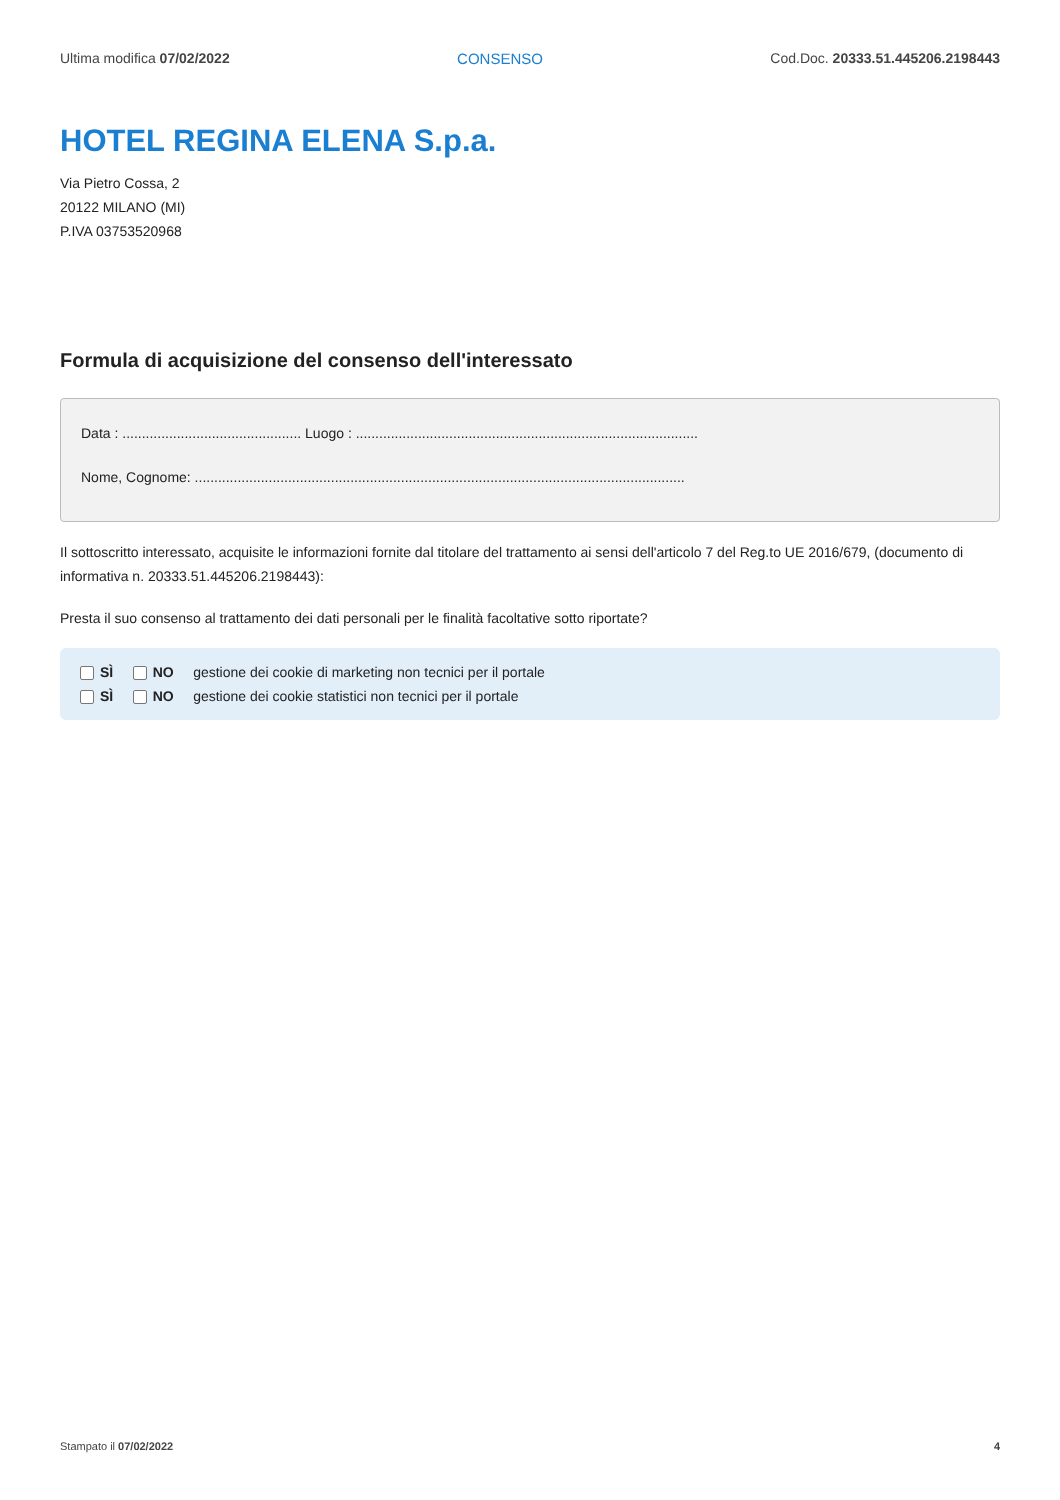Ultima modifica 07/02/2022 CONSENSO Cod.Doc. 20333.51.445206.2198443
HOTEL REGINA ELENA S.p.a.
Via Pietro Cossa, 2
20122 MILANO (MI)
P.IVA 03753520968
Formula di acquisizione del consenso dell'interessato
Data : .............................................. Luogo : ........................................................................................
Nome, Cognome: ..............................................................................................................................
Il sottoscritto interessato, acquisite le informazioni fornite dal titolare del trattamento ai sensi dell'articolo 7 del Reg.to UE 2016/679, (documento di informativa n. 20333.51.445206.2198443):
Presta il suo consenso al trattamento dei dati personali per le finalità facoltative sotto riportate?
SÌ NO gestione dei cookie di marketing non tecnici per il portale
SÌ NO gestione dei cookie statistici non tecnici per il portale
Stampato il 07/02/2022 4